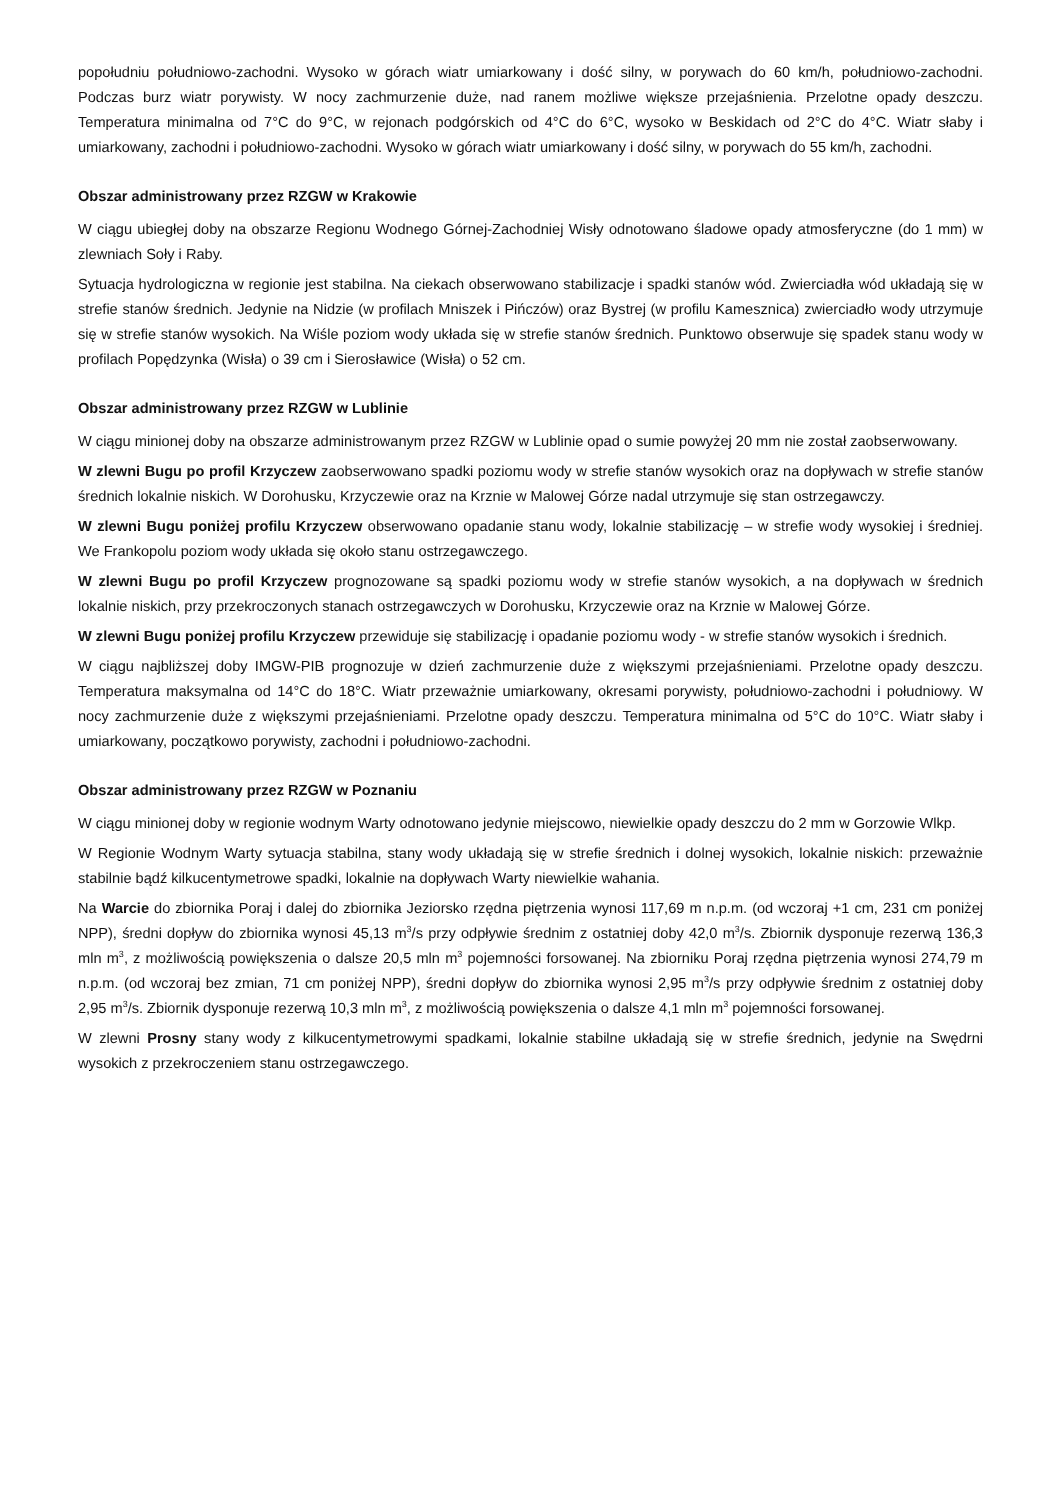popołudniu południowo-zachodni. Wysoko w górach wiatr umiarkowany i dość silny, w porywach do 60 km/h, południowo-zachodni. Podczas burz wiatr porywisty. W nocy zachmurzenie duże, nad ranem możliwe większe przejaśnienia. Przelotne opady deszczu. Temperatura minimalna od 7°C do 9°C, w rejonach podgórskich od 4°C do 6°C, wysoko w Beskidach od 2°C do 4°C. Wiatr słaby i umiarkowany, zachodni i południowo-zachodni. Wysoko w górach wiatr umiarkowany i dość silny, w porywach do 55 km/h, zachodni.
Obszar administrowany przez RZGW w Krakowie
W ciągu ubiegłej doby na obszarze Regionu Wodnego Górnej-Zachodniej Wisły odnotowano śladowe opady atmosferyczne (do 1 mm) w zlewniach Soły i Raby.
Sytuacja hydrologiczna w regionie jest stabilna. Na ciekach obserwowano stabilizacje i spadki stanów wód. Zwierciadła wód układają się w strefie stanów średnich. Jedynie na Nidzie (w profilach Mniszek i Pińczów) oraz Bystrej (w profilu Kamesznica) zwierciadło wody utrzymuje się w strefie stanów wysokich. Na Wiśle poziom wody układa się w strefie stanów średnich. Punktowo obserwuje się spadek stanu wody w profilach Popędzynka (Wisła) o 39 cm i Sierosławice (Wisła) o 52 cm.
Obszar administrowany przez RZGW w Lublinie
W ciągu minionej doby na obszarze administrowanym przez RZGW w Lublinie opad o sumie powyżej 20 mm nie został zaobserwowany.
W zlewni Bugu po profil Krzyczew zaobserwowano spadki poziomu wody w strefie stanów wysokich oraz na dopływach w strefie stanów średnich lokalnie niskich. W Dorohusku, Krzyczewie oraz na Krznie w Malowej Górze nadal utrzymuje się stan ostrzegawczy.
W zlewni Bugu poniżej profilu Krzyczew obserwowano opadanie stanu wody, lokalnie stabilizację – w strefie wody wysokiej i średniej. We Frankopolu poziom wody układa się około stanu ostrzegawczego.
W zlewni Bugu po profil Krzyczew prognozowane są spadki poziomu wody w strefie stanów wysokich, a na dopływach w średnich lokalnie niskich, przy przekroczonych stanach ostrzegawczych w Dorohusku, Krzyczewie oraz na Krznie w Malowej Górze.
W zlewni Bugu poniżej profilu Krzyczew przewiduje się stabilizację i opadanie poziomu wody - w strefie stanów wysokich i średnich.
W ciągu najbliższej doby IMGW-PIB prognozuje w dzień zachmurzenie duże z większymi przejaśnieniami. Przelotne opady deszczu. Temperatura maksymalna od 14°C do 18°C. Wiatr przeważnie umiarkowany, okresami porywisty, południowo-zachodni i południowy. W nocy zachmurzenie duże z większymi przejaśnieniami. Przelotne opady deszczu. Temperatura minimalna od 5°C do 10°C. Wiatr słaby i umiarkowany, początkowo porywisty, zachodni i południowo-zachodni.
Obszar administrowany przez RZGW w Poznaniu
W ciągu minionej doby w regionie wodnym Warty odnotowano jedynie miejscowo, niewielkie opady deszczu do 2 mm w Gorzowie Wlkp.
W Regionie Wodnym Warty sytuacja stabilna, stany wody układają się w strefie średnich i dolnej wysokich, lokalnie niskich: przeważnie stabilnie bądź kilkucentymetrowe spadki, lokalnie na dopływach Warty niewielkie wahania.
Na Warcie do zbiornika Poraj i dalej do zbiornika Jeziorsko rzędna piętrzenia wynosi 117,69 m n.p.m. (od wczoraj +1 cm, 231 cm poniżej NPP), średni dopływ do zbiornika wynosi 45,13 m<sup>3</sup>/s przy odpływie średnim z ostatniej doby 42,0 m<sup>3</sup>/s. Zbiornik dysponuje rezerwą 136,3 mln m<sup>3</sup>, z możliwością powiększenia o dalsze 20,5 mln m<sup>3</sup> pojemności forsowanej. Na zbiorniku Poraj rzędna piętrzenia wynosi 274,79 m n.p.m. (od wczoraj bez zmian, 71 cm poniżej NPP), średni dopływ do zbiornika wynosi 2,95 m<sup>3</sup>/s przy odpływie średnim z ostatniej doby 2,95 m<sup>3</sup>/s. Zbiornik dysponuje rezerwą 10,3 mln m<sup>3</sup>, z możliwością powiększenia o dalsze 4,1 mln m<sup>3</sup> pojemności forsowanej.
W zlewni Prosny stany wody z kilkucentymetrowymi spadkami, lokalnie stabilne układają się w strefie średnich, jedynie na Swędrni wysokich z przekroczeniem stanu ostrzegawczego.